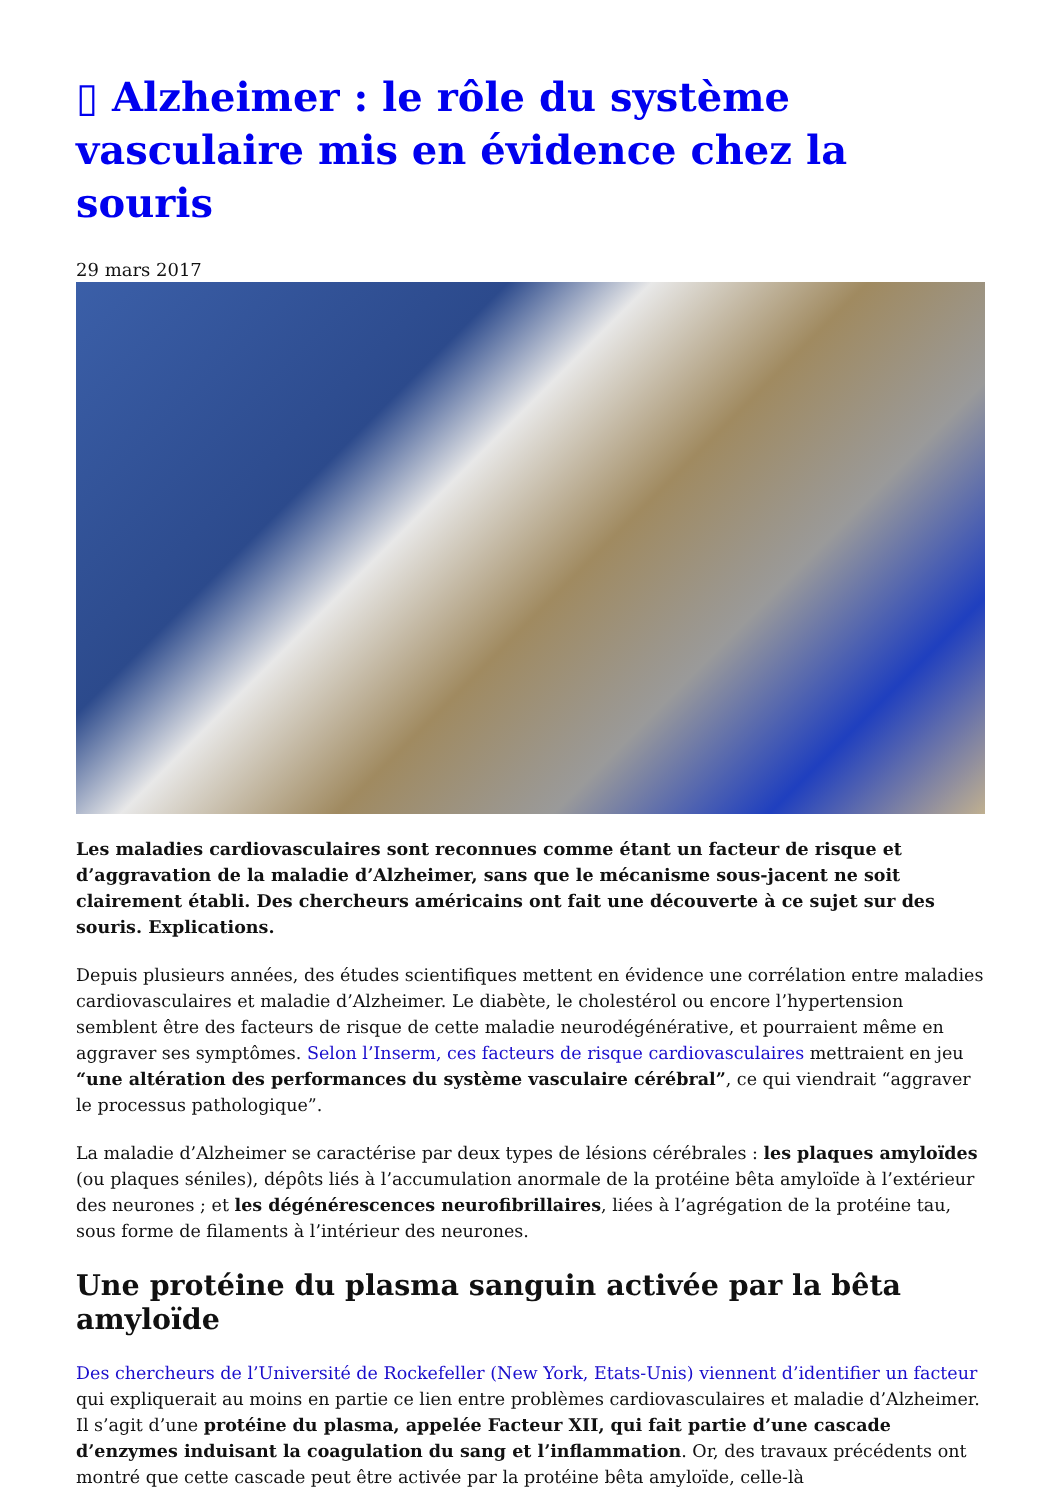▯ Alzheimer : le rôle du système vasculaire mis en évidence chez la souris
29 mars 2017
Les maladies cardiovasculaires sont reconnues comme étant un facteur de risque et d’aggravation de la maladie d’Alzheimer, sans que le mécanisme sous-jacent ne soit clairement établi. Des chercheurs américains ont fait une découverte à ce sujet sur des souris. Explications.
Depuis plusieurs années, des études scientifiques mettent en évidence une corrélation entre maladies cardiovasculaires et maladie d’Alzheimer. Le diabète, le cholestérol ou encore l’hypertension semblent être des facteurs de risque de cette maladie neurodégénérative, et pourraient même en aggraver ses symptômes. Selon l’Inserm, ces facteurs de risque cardiovasculaires mettraient en jeu “une altération des performances du système vasculaire cérébral”, ce qui viendrait “aggraver le processus pathologique”.
La maladie d’Alzheimer se caractérise par deux types de lésions cérébrales : les plaques amyloïdes (ou plaques séniles), dépôts liés à l’accumulation anormale de la protéine bêta amyloïde à l’extérieur des neurones ; et les dégénérescences neurofibrillaires, liées à l’agrégation de la protéine tau, sous forme de filaments à l’intérieur des neurones.
Une protéine du plasma sanguin activée par la bêta amyloïde
Des chercheurs de l’Université de Rockefeller (New York, Etats-Unis) viennent d’identifier un facteur qui expliquerait au moins en partie ce lien entre problèmes cardiovasculaires et maladie d’Alzheimer. Il s’agit d’une protéine du plasma, appelée Facteur XII, qui fait partie d’une cascade d’enzymes induisant la coagulation du sang et l’inflammation. Or, des travaux précédents ont montré que cette cascade peut être activée par la protéine bêta amyloïde, celle-là